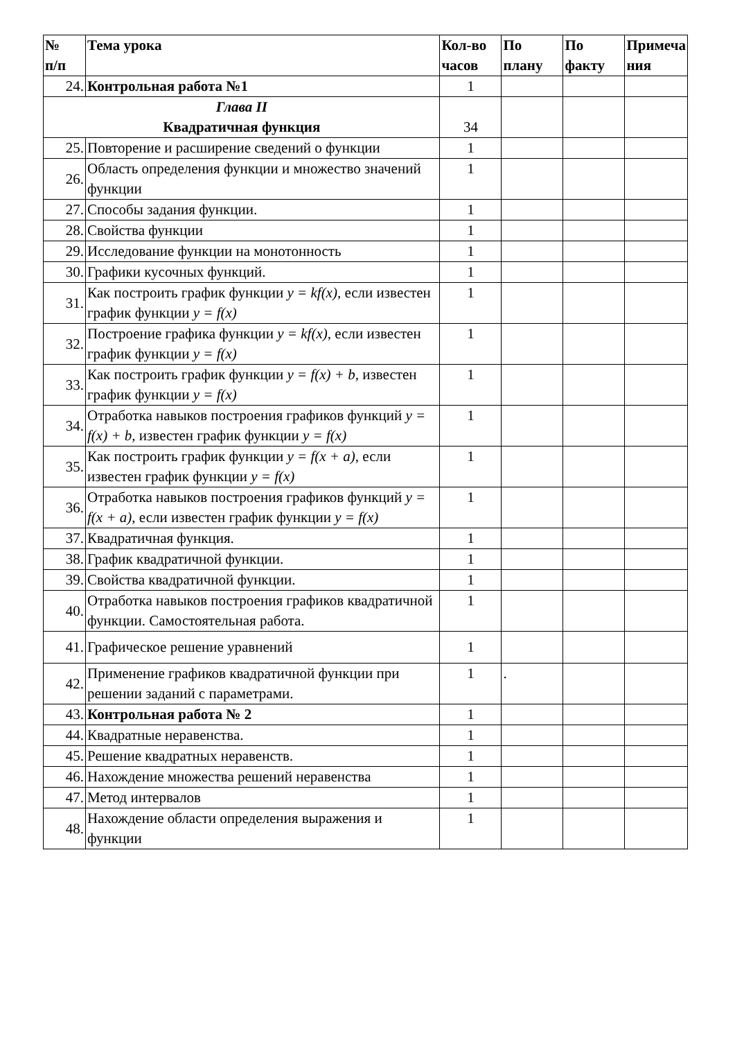| № п/п | Тема урока | Кол-во часов | По плану | По факту | Примеча ния |
| --- | --- | --- | --- | --- | --- |
| 24. | Контрольная работа №1 | 1 | | | |
| Глава II Квадратичная функция | | 34 | | | |
| 25. | Повторение и расширение сведений о функции | 1 | | | |
| 26. | Область определения функции и множество значений функции | 1 | | | |
| 27. | Способы задания функции. | 1 | | | |
| 28. | Свойства функции | 1 | | | |
| 29. | Исследование функции на монотонность | 1 | | | |
| 30. | Графики кусочных функций. | 1 | | | |
| 31. | Как построить график функции y = kf(x), если известен график функции y = f(x) | 1 | | | |
| 32. | Построение графика функции y = kf(x), если известен график функции y = f(x) | 1 | | | |
| 33. | Как построить график функции y = f(x) + b, известен график функции y = f(x) | 1 | | | |
| 34. | Отработка навыков построения графиков функций y = f(x) + b, известен график функции y = f(x) | 1 | | | |
| 35. | Как построить график функции y = f(x + a) , если известен график функции y = f(x) | 1 | | | |
| 36. | Отработка навыков построения графиков функций y = f(x + a) , если известен график функции y = f(x) | 1 | | | |
| 37. | Квадратичная функция. | 1 | | | |
| 38. | График квадратичной функции. | 1 | | | |
| 39. | Свойства квадратичной функции. | 1 | | | |
| 40. | Отработка навыков построения графиков квадратичной функции. Самостоятельная работа. | 1 | | | |
| 41. | Графическое решение уравнений | 1 | | | |
| 42. | Применение графиков квадратичной функции при решении заданий с параметрами. | 1 | . | | |
| 43. | Контрольная работа № 2 | 1 | | | |
| 44. | Квадратные неравенства. | 1 | | | |
| 45. | Решение квадратных неравенств. | 1 | | | |
| 46. | Нахождение множества решений неравенства | 1 | | | |
| 47. | Метод интервалов | 1 | | | |
| 48. | Нахождение области определения выражения и функции | 1 | | | |